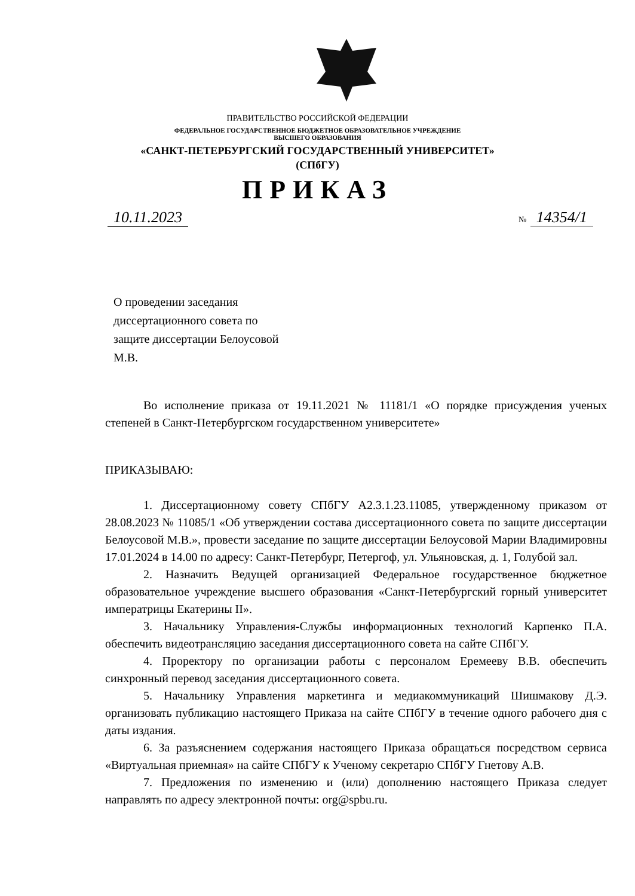ПРАВИТЕЛЬСТВО РОССИЙСКОЙ ФЕДЕРАЦИИ
ФЕДЕРАЛЬНОЕ ГОСУДАРСТВЕННОЕ БЮДЖЕТНОЕ ОБРАЗОВАТЕЛЬНОЕ УЧРЕЖДЕНИЕ
ВЫСШЕГО ОБРАЗОВАНИЯ
«САНКТ-ПЕТЕРБУРГСКИЙ ГОСУДАРСТВЕННЫЙ УНИВЕРСИТЕТ»
(СПбГУ)
ПРИКАЗ
10.11.2023
№ 14354/1
О проведении заседания диссертационного совета по защите диссертации Белоусовой М.В.
Во исполнение приказа от 19.11.2021 № 11181/1 «О порядке присуждения ученых степеней в Санкт-Петербургском государственном университете»
ПРИКАЗЫВАЮ:
1. Диссертационному совету СПбГУ А2.3.1.23.11085, утвержденному приказом от 28.08.2023 № 11085/1 «Об утверждении состава диссертационного совета по защите диссертации Белоусовой М.В.», провести заседание по защите диссертации Белоусовой Марии Владимировны 17.01.2024 в 14.00 по адресу: Санкт-Петербург, Петергоф, ул. Ульяновская, д. 1, Голубой зал.
2. Назначить Ведущей организацией Федеральное государственное бюджетное образовательное учреждение высшего образования «Санкт-Петербургский горный университет императрицы Екатерины II».
3. Начальнику Управления-Службы информационных технологий Карпенко П.А. обеспечить видеотрансляцию заседания диссертационного совета на сайте СПбГУ.
4. Проректору по организации работы с персоналом Еремееву В.В. обеспечить синхронный перевод заседания диссертационного совета.
5. Начальнику Управления маркетинга и медиакоммуникаций Шишмакову Д.Э. организовать публикацию настоящего Приказа на сайте СПбГУ в течение одного рабочего дня с даты издания.
6. За разъяснением содержания настоящего Приказа обращаться посредством сервиса «Виртуальная приемная» на сайте СПбГУ к Ученому секретарю СПбГУ Гнетову А.В.
7. Предложения по изменению и (или) дополнению настоящего Приказа следует направлять по адресу электронной почты: org@spbu.ru.